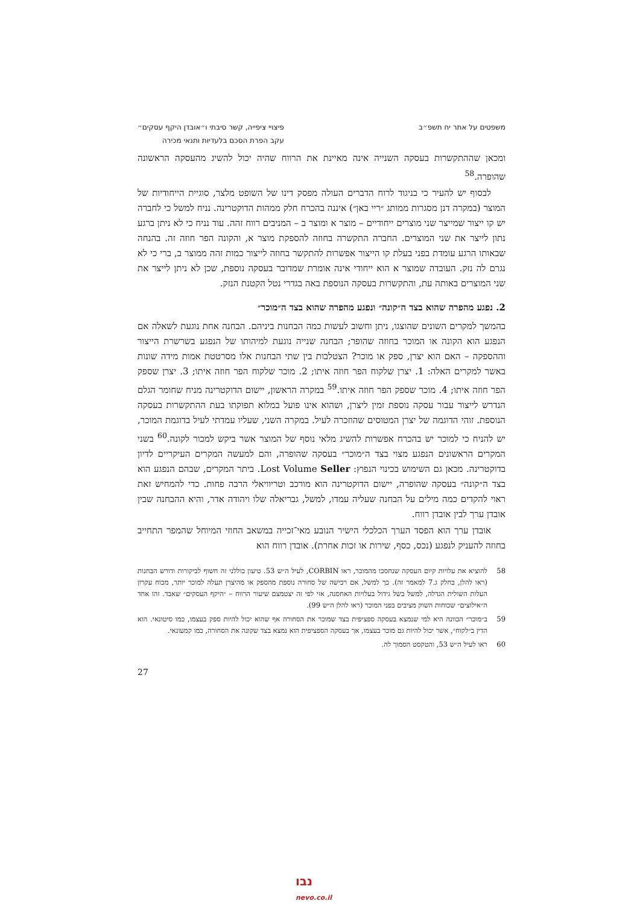משפטים על אתר יח תשפ״ב פיצויי ציפייה, קשר סיבתי ו״אובדן היקף עסקים״
עקב הפרת הסכם בלעדיות ותנאי מכירה
ומכאן שההתקשרות בעסקה השנייה אינה מאיינת את הרווח שהיה יכול להשיג מהעסקה הראשונה שהופרה.<sup>58</sup>
לבסוף יש להעיר כי בניגוד לרוח הדברים העולה מפסק דינו של השופט מלצר, סוגיית הייחודיות של המוצר (במקרה דנן מסגרות ממותג ״ריי באן״) איננה בהכרח חלק ממהות הדוקטרינה. נניח למשל כי לחברה יש קו ייצור שמייצר שני מוצרים ייחודיים – מוצר א ומוצר ב – המניבים רווח זהה. עוד נניח כי לא ניתן ברגע נתון לייצר את שני המוצרים. החברה התקשרה בחוזה להספקת מוצר א, והקונה הפר חוזה זה. בהנחה שבאותו הרגע עומדת בפני בעלת קו הייצור אפשרות להתקשר בחוזה לייצור כמות זהה ממוצר ב, ברי כי לא נגרם לה נזק. העובדה שמוצר א הוא ייחודי אינה אומרת שמדובר בעסקה נוספת, שכן לא ניתן לייצר את שני המוצרים באותה עת, והתקשרות בעסקה הנוספת באה בגדרי נטל הקטנת הנזק.
2. נפגע מהפרה שהוא בצד ה״קונה״ ונפגע מהפרה שהוא בצד ה״מוכר״
בהמשך למקרים השונים שהוצגו, ניתן וחשוב לעשות כמה הבחנות ביניהם. הבחנה אחת נוגעת לשאלה אם הנפגע הוא הקונה או המוכר בחוזה שהופר; הבחנה שנייה נוגעת למיהותו של הנפגע בשרשרת הייצור וההספקה – האם הוא יצרן, ספק או מוכר? הצטלבות בין שתי הבחנות אלו מסרטטת אמות מידה שונות באשר למקרים האלה: 1. יצרן שלקוח הפר חוזה איתו; 2. מוכר שלקוח הפר חוזה איתו; 3. יצרן שספק הפר חוזה איתו; 4. מוכר שספק הפר חוזה איתו.<sup>59</sup> במקרה הראשון, יישום הדוקטרינה מניח שחומר הגלם הנדרש לייצור עבור עסקה נוספת זמין ליצרן, ושהוא אינו פועל במלוא תפוקתו בעת ההתקשרות בעסקה הנוספת. זוהי הדוגמה של יצרן המטוסים שהוזכרה לעיל. במקרה השני, שעליו עמדתי לעיל בדוגמת המוכר, יש להניח כי למוכר יש בהכרח אפשרות להשיג מלאי נוסף של המוצר אשר ביקש למכור לקונה.<sup>60</sup> בשני המקרים הראשונים הנפגע מצוי בצד ה״מוכר״ בעסקה שהופרה, והם למעשה המקרים העיקריים לדיון בדוקטרינה. מכאן גם השימוש בכינוי הנפוץ: Lost Volume Seller. ביתר המקרים, שבהם הנפגע הוא בצד ה״קונה״ בעסקה שהופרה, יישום הדוקטרינה הוא מורכב וטריוויאלי הרבה פחות. כדי להמחיש זאת ראוי להקדים כמה מילים על הבחנה שעליה עמדו, למשל, גבריאלה שלו ויהודה אדר, והיא ההבחנה שבין אובדן ערך לבין אובדן רווח.
אובדן ערך הוא הפסד הערך הכלכלי הישיר הנובע מאי־זכייה במשאב החוזי המיוחל שהמפר התחייב בחוזה להעניק לנפגע (נכס, כסף, שירות או זכות אחרת). אובדן רווח הוא
58 להוציא את עלויות קיום העסקה שנחסכו מהמוכר, ראו CORBIN, לעיל ה״ש 53. טיעון כוללני זה חשוף לביקורות ודורש הבחנות (ראו להלן, בחלק ג.7 למאמר זה). כך למשל, אם רכישה של סחורה נוספת מהספק או מהיצרן תעלה למוכר יותר, מכוח עקרון העלות השולית הגדלה, למשל בשל גידול בעלויות האחסנה, אזי לפי זה יצטמצם שיעור הרווח – ״היקף העסקים״ שאבד. זהו אחד ה״אילוצים״ שכוחות השוק מציבים בפני המוכר (ראו להלן ה״ש 99).
59 ב״מוכר״ הכוונה היא למי שנמצא בעסקה ספציפית בצד שמוכר את הסחורה אף שהוא יכול להיות ספק בעצמו, כמו סיטונאי. הוא הדין ב״לקוח״, אשר יכול להיות גם מוכר בעצמו, אך בעסקה הספציפית הוא נמצא בצד שקונה את הסחורה, כמו קמעונאי.
60 ראו לעיל ה״ש 53, והטקסט הסמוך לה.
27
נבו
nevo.co.il